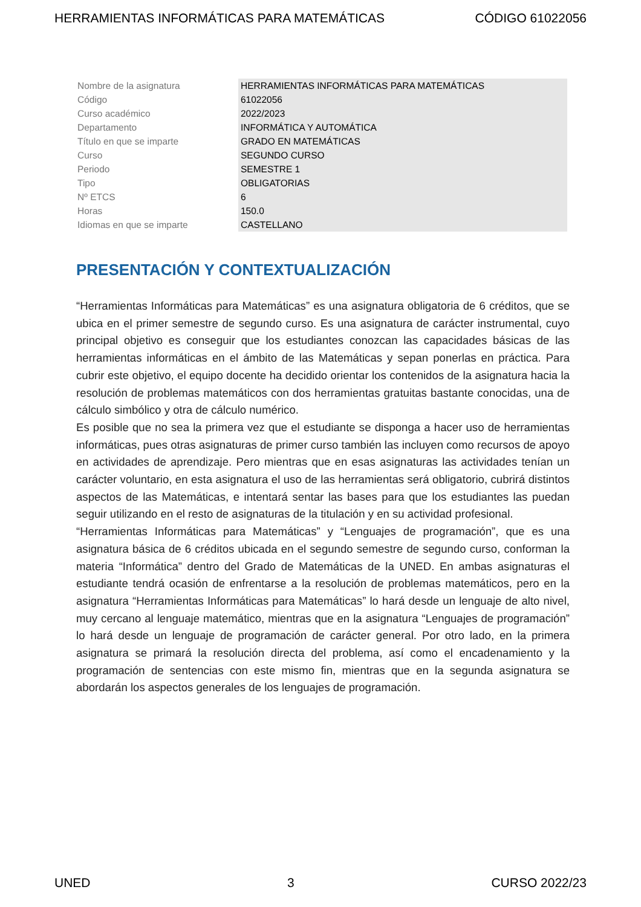HERRAMIENTAS INFORMÁTICAS PARA MATEMÁTICAS CÓDIGO 61022056
| Nombre de la asignatura | HERRAMIENTAS INFORMÁTICAS PARA MATEMÁTICAS |
| Código | 61022056 |
| Curso académico | 2022/2023 |
| Departamento | INFORMÁTICA Y AUTOMÁTICA |
| Título en que se imparte | GRADO EN MATEMÁTICAS |
| Curso | SEGUNDO CURSO |
| Periodo | SEMESTRE 1 |
| Tipo | OBLIGATORIAS |
| Nº ETCS | 6 |
| Horas | 150.0 |
| Idiomas en que se imparte | CASTELLANO |
PRESENTACIÓN Y CONTEXTUALIZACIÓN
“Herramientas Informáticas para Matemáticas” es una asignatura obligatoria de 6 créditos, que se ubica en el primer semestre de segundo curso. Es una asignatura de carácter instrumental, cuyo principal objetivo es conseguir que los estudiantes conozcan las capacidades básicas de las herramientas informáticas en el ámbito de las Matemáticas y sepan ponerlas en práctica. Para cubrir este objetivo, el equipo docente ha decidido orientar los contenidos de la asignatura hacia la resolución de problemas matemáticos con dos herramientas gratuitas bastante conocidas, una de cálculo simbólico y otra de cálculo numérico.
Es posible que no sea la primera vez que el estudiante se disponga a hacer uso de herramientas informáticas, pues otras asignaturas de primer curso también las incluyen como recursos de apoyo en actividades de aprendizaje. Pero mientras que en esas asignaturas las actividades tenían un carácter voluntario, en esta asignatura el uso de las herramientas será obligatorio, cubrirá distintos aspectos de las Matemáticas, e intentará sentar las bases para que los estudiantes las puedan seguir utilizando en el resto de asignaturas de la titulación y en su actividad profesional.
“Herramientas Informáticas para Matemáticas” y “Lenguajes de programación”, que es una asignatura básica de 6 créditos ubicada en el segundo semestre de segundo curso, conforman la materia “Informática” dentro del Grado de Matemáticas de la UNED. En ambas asignaturas el estudiante tendrá ocasión de enfrentarse a la resolución de problemas matemáticos, pero en la asignatura “Herramientas Informáticas para Matemáticas” lo hará desde un lenguaje de alto nivel, muy cercano al lenguaje matemático, mientras que en la asignatura “Lenguajes de programación” lo hará desde un lenguaje de programación de carácter general. Por otro lado, en la primera asignatura se primará la resolución directa del problema, así como el encadenamiento y la programación de sentencias con este mismo fin, mientras que en la segunda asignatura se abordarán los aspectos generales de los lenguajes de programación.
UNED 3 CURSO 2022/23